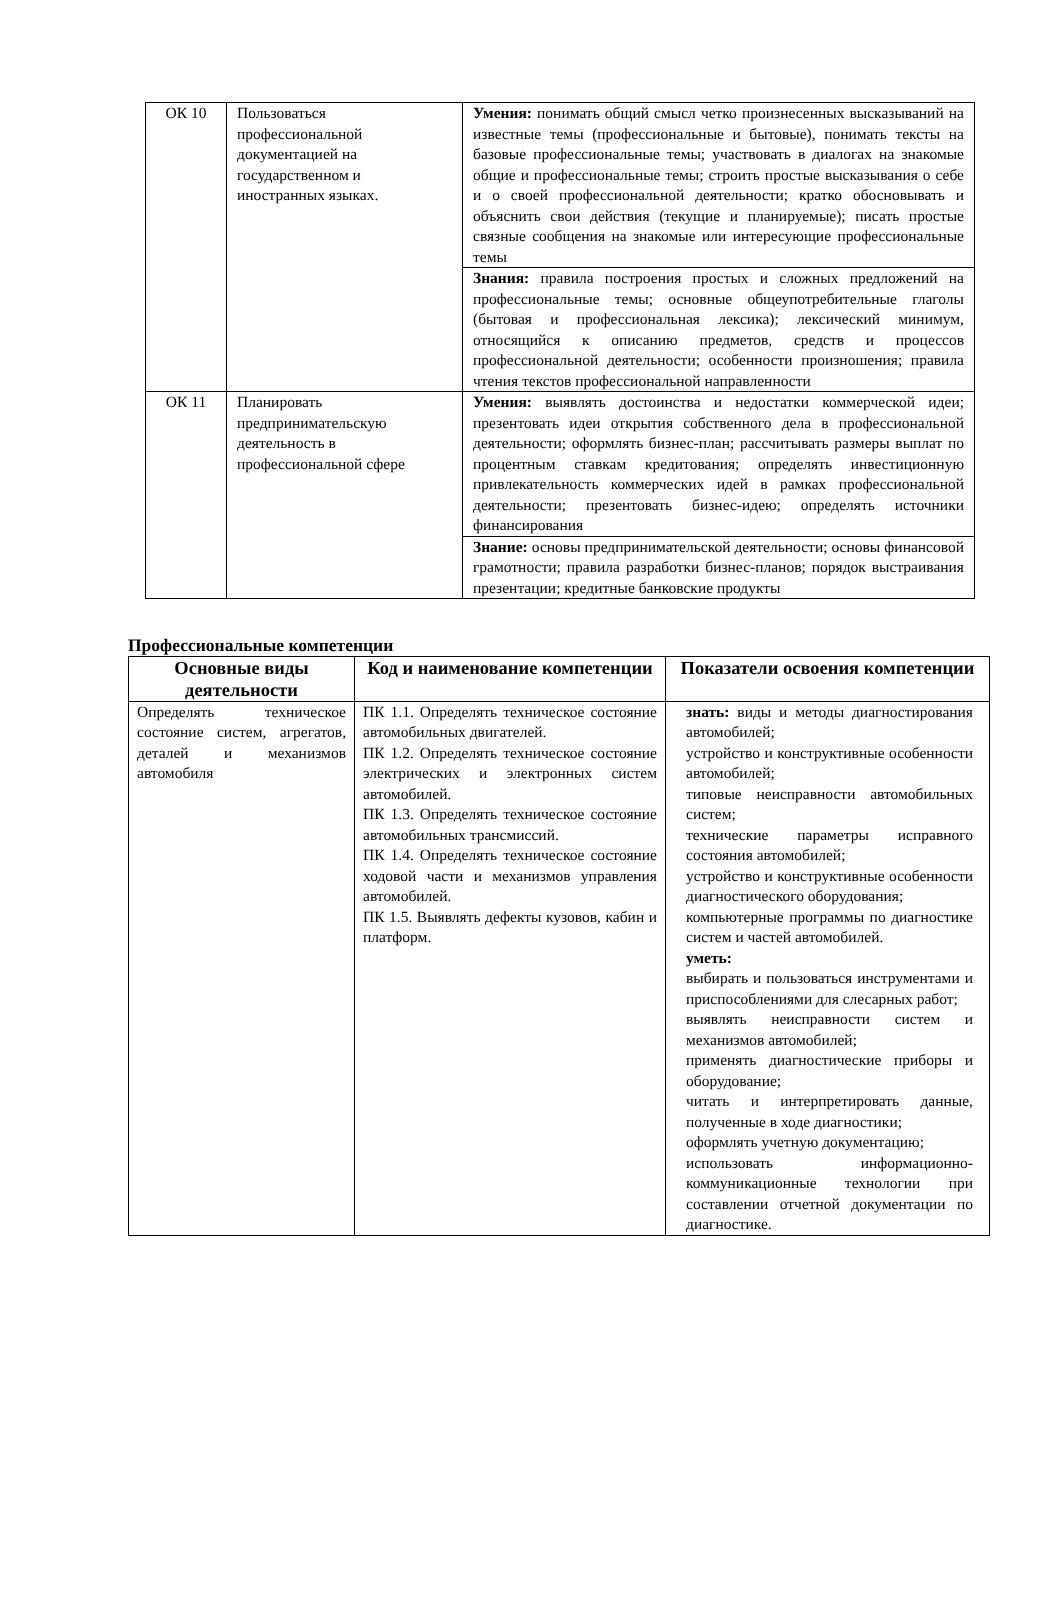| ОК 10 | Пользоваться профессиональной документацией на государственном и иностранных языках. | Умения: понимать общий смысл четко произнесенных высказываний на известные темы (профессиональные и бытовые), понимать тексты на базовые профессиональные темы; участвовать в диалогах на знакомые общие и профессиональные темы; строить простые высказывания о себе и о своей профессиональной деятельности; кратко обосновывать и объяснить свои действия (текущие и планируемые); писать простые связные сообщения на знакомые или интересующие профессиональные темы |
| | | Знания: правила построения простых и сложных предложений на профессиональные темы; основные общеупотребительные глаголы (бытовая и профессиональная лексика); лексический минимум, относящийся к описанию предметов, средств и процессов профессиональной деятельности; особенности произношения; правила чтения текстов профессиональной направленности |
| ОК 11 | Планировать предпринимательскую деятельность в профессиональной сфере | Умения: выявлять достоинства и недостатки коммерческой идеи; презентовать идеи открытия собственного дела в профессиональной деятельности; оформлять бизнес-план; рассчитывать размеры выплат по процентным ставкам кредитования; определять инвестиционную привлекательность коммерческих идей в рамках профессиональной деятельности; презентовать бизнес-идею; определять источники финансирования |
| | | Знание: основы предпринимательской деятельности; основы финансовой грамотности; правила разработки бизнес-планов; порядок выстраивания презентации; кредитные банковские продукты |
Профессиональные компетенции
| Основные виды деятельности | Код и наименование компетенции | Показатели освоения компетенции |
| --- | --- | --- |
| Определять техническое состояние систем, агрегатов, деталей и механизмов автомобиля | ПК 1.1. Определять техническое состояние автомобильных двигателей. ПК 1.2. Определять техническое состояние электрических и электронных систем автомобилей. ПК 1.3. Определять техническое состояние автомобильных трансмиссий. ПК 1.4. Определять техническое состояние ходовой части и механизмов управления автомобилей. ПК 1.5. Выявлять дефекты кузовов, кабин и платформ. | знать: виды и методы диагностирования автомобилей; устройство и конструктивные особенности автомобилей; типовые неисправности автомобильных систем; технические параметры исправного состояния автомобилей; устройство и конструктивные особенности диагностического оборудования; компьютерные программы по диагностике систем и частей автомобилей. уметь: выбирать и пользоваться инструментами и приспособлениями для слесарных работ; выявлять неисправности систем и механизмов автомобилей; применять диагностические приборы и оборудование; читать и интерпретировать данные, полученные в ходе диагностики; оформлять учетную документацию; использовать информационно-коммуникационные технологии при составлении отчетной документации по диагностике. |